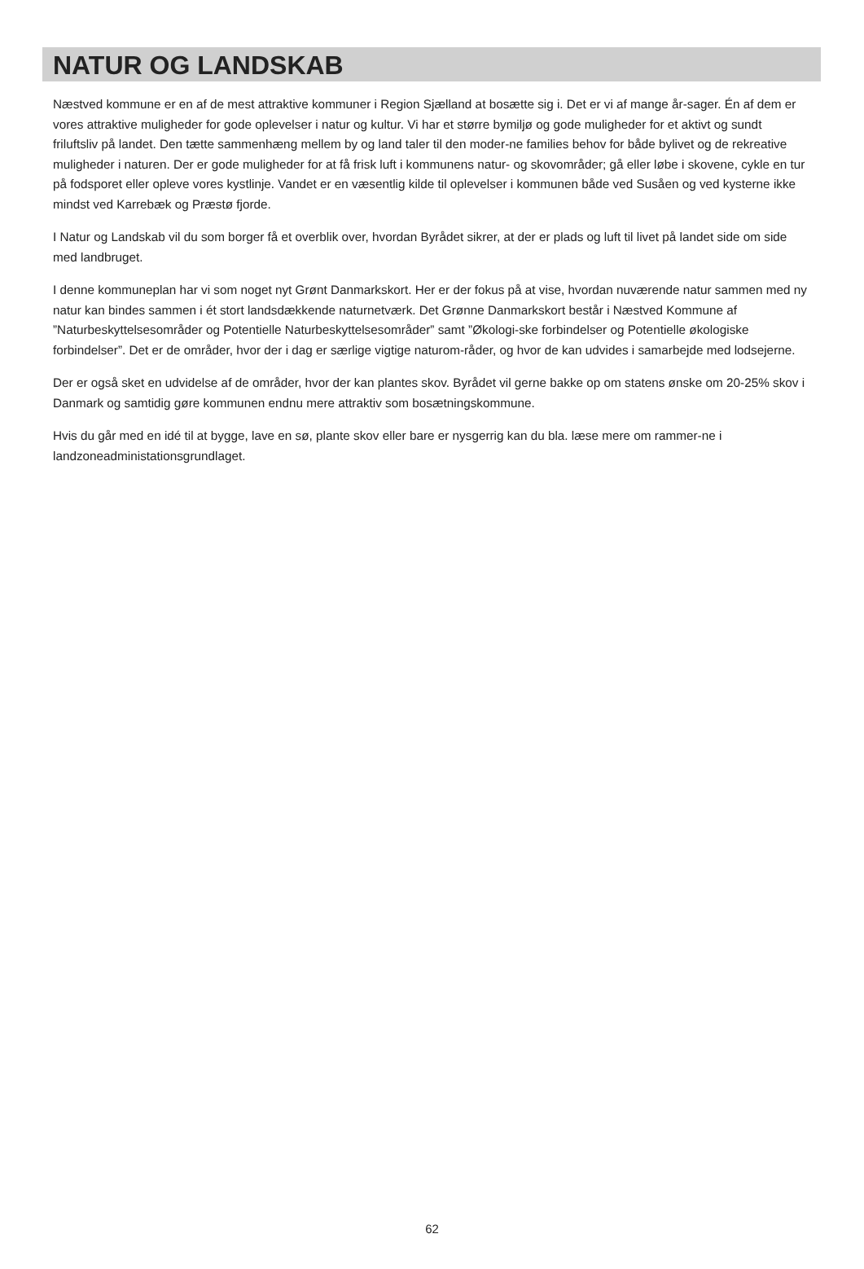NATUR OG LANDSKAB
Næstved kommune er en af de mest attraktive kommuner i Region Sjælland at bosætte sig i. Det er vi af mange år-sager. Én af dem er vores attraktive muligheder for gode oplevelser i natur og kultur. Vi har et større bymiljø og gode muligheder for et aktivt og sundt friluftsliv på landet. Den tætte sammenhæng mellem by og land taler til den moder-ne families behov for både bylivet og de rekreative muligheder i naturen. Der er gode muligheder for at få frisk luft i kommunens natur- og skovområder; gå eller løbe i skovene, cykle en tur på fodsporet eller opleve vores kystlinje. Vandet er en væsentlig kilde til oplevelser i kommunen både ved Susåen og ved kysterne ikke mindst ved Karrebæk og Præstø fjorde.
I Natur og Landskab vil du som borger få et overblik over, hvordan Byrådet sikrer, at der er plads og luft til livet på landet side om side med landbruget.
I denne kommuneplan har vi som noget nyt Grønt Danmarkskort. Her er der fokus på at vise, hvordan nuværende natur sammen med ny natur kan bindes sammen i ét stort landsdækkende naturnetværk. Det Grønne Danmarkskort består i Næstved Kommune af ”Naturbeskyttelsesområder og Potentielle Naturbeskyttelsesområder” samt ”Økologi-ske forbindelser og Potentielle økologiske forbindelser”. Det er de områder, hvor der i dag er særlige vigtige naturom-råder, og hvor de kan udvides i samarbejde med lodsejerne.
Der er også sket en udvidelse af de områder, hvor der kan plantes skov. Byrådet vil gerne bakke op om statens ønske om 20-25% skov i Danmark og samtidig gøre kommunen endnu mere attraktiv som bosætningskommune.
Hvis du går med en idé til at bygge, lave en sø, plante skov eller bare er nysgerrig kan du bla. læse mere om rammer-ne i landzoneadministationsgrundlaget.
62